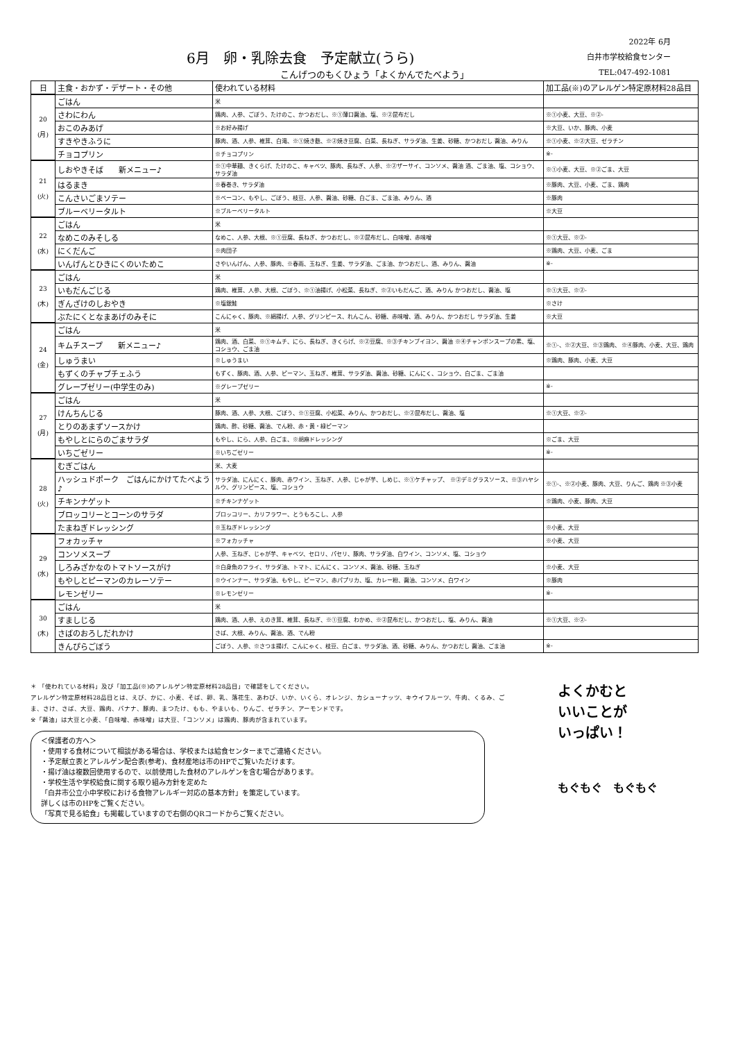6月　卵・乳除去食　予定献立(うら)
こんげつのもくひょう「よくかんでたべよう」
2022年 6月
白井市学校給食センター
TEL:047-492-1081
| 日 | 主食・おかず・デザート・その他 | 使われている材料 | 加工品(※)のアレルゲン特定原材料28品目 |
| --- | --- | --- | --- |
| 20 (月) | ごはん | 米 | |
| | さわにわん | 鶏肉、人参、ごぼう、たけのこ、かつおだし、※①薄口醤油、塩、※②昆布だし | ※①小麦、大豆、※②- |
| | おこのみあげ | ※お好み揚げ | ※大豆、いか、豚肉、小麦 |
| | すきやきふうに | 豚肉、酒、人参、椎茸、白滝、※①焼き麩、※②焼き豆腐、白菜、長ねぎ、サラダ油、生姜、砂糖、かつおだし 醤油、みりん | ※①小麦、※②大豆、ゼラチン |
| | チョコプリン | ※チョコプリン | ※- |
| 21 (火) | しおやきそば 新メニュー♪ | ※①中華麺、きくらげ、たけのこ、キャベツ、豚肉、長ねぎ、人参、※②ザーサイ、コンソメ、醤油 酒、ごま油、塩、コショウ、サラダ油 | ※①小麦、大豆、※②ごま、大豆 |
| | はるまき | ※春巻き、サラダ油 | ※豚肉、大豆、小麦、ごま、鶏肉 |
| | こんさいごまソテー | ※ベーコン、もやし、ごぼう、枝豆、人参、醤油、砂糖、白ごま、ごま油、みりん、酒 | ※豚肉 |
| | ブルーベリータルト | ※ブルーベリータルト | ※大豆 |
| 22 (水) | ごはん | 米 | |
| | なめこのみそしる | なめこ、人参、大根、※①豆腐、長ねぎ、かつおだし、※②昆布だし、白味噌、赤味噌 | ※①大豆、※②- |
| | にくだんご | ※肉団子 | ※鶏肉、大豆、小麦、ごま |
| | いんげんとひきにくのいためこ | さやいんげん、人参、豚肉、※春雨、玉ねぎ、生姜、サラダ油、ごま油、かつおだし、酒、みりん、醤油 | ※- |
| 23 (木) | ごはん | 米 | |
| | いもだんごじる | 鶏肉、椎茸、人参、大根、ごぼう、※①油揚げ、小松菜、長ねぎ、※②いもだんご、酒、みりん かつおだし、醤油、塩 | ※①大豆、※②- |
| | ぎんざけのしおやき | ※塩銀鮭 | ※さけ |
| | ぶたにくとなまあげのみそに | こんにゃく、豚肉、※絹揚げ、人参、グリンピース、れんこん、砂糖、赤味噌、酒、みりん、かつおだし サラダ油、生姜 | ※大豆 |
| 24 (金) | ごはん | 米 | |
| | キムチスープ 新メニュー♪ | 鶏肉、酒、白菜、※①キムチ、にら、長ねぎ、きくらげ、※②豆腐、※③チキンブイヨン、醤油 ※④チャンポンスープの素、塩、コショウ、ごま油 | ※①-、※②大豆、※③鶏肉、 ※④豚肉、小麦、大豆、鶏肉 |
| | しゅうまい | ※しゅうまい | ※鶏肉、豚肉、小麦、大豆 |
| | もずくのチャプチェふう | もずく、豚肉、酒、人参、ピーマン、玉ねぎ、椎茸、サラダ油、醤油、砂糖、にんにく、コショウ、白ごま、ごま油 | |
| | グレープゼリー(中学生のみ) | ※グレープゼリー | ※- |
| 27 (月) | ごはん | 米 | |
| | けんちんじる | 豚肉、酒、人参、大根、ごぼう、※①豆腐、小松菜、みりん、かつおだし、※②昆布だし、醤油、塩 | ※①大豆、※②- |
| | とりのあまずソースかけ | 鶏肉、酢、砂糖、醤油、でん粉、赤・黄・緑ピーマン | |
| | もやしとにらのごまサラダ | もやし、にら、人参、白ごま、※胡麻ドレッシング | ※ごま、大豆 |
| | いちごゼリー | ※いちごゼリー | ※- |
| 28 (火) | むぎごはん | 米、大麦 | |
| | ハッシュドポーク ごはんにかけてたべよう♪ | サラダ油、にんにく、豚肉、赤ワイン、玉ねぎ、人参、じゃが芋、しめじ、※①ケチャップ、 ※②デミグラスソース、※③ハヤシルウ、グリンピース、塩、コショウ | ※①-、※②小麦、豚肉、大豆、りんご、鶏肉 ※③小麦 |
| | チキンナゲット | ※チキンナゲット | ※鶏肉、小麦、豚肉、大豆 |
| | ブロッコリーとコーンのサラダ | ブロッコリー、カリフラワー、とうもろこし、人参 | |
| | たまねぎドレッシング | ※玉ねぎドレッシング | ※小麦、大豆 |
| 29 (水) | フォカッチャ | ※フォカッチャ | ※小麦、大豆 |
| | コンソメスープ | 人参、玉ねぎ、じゃが芋、キャベツ、セロリ、パセリ、豚肉、サラダ油、白ワイン、コンソメ、塩、コショウ | |
| | しろみざかなのトマトソースがけ | ※白身魚のフライ、サラダ油、トマト、にんにく、コンソメ、醤油、砂糖、玉ねぎ | ※小麦、大豆 |
| | もやしとピーマンのカレーソテー | ※ウインナー、サラダ油、もやし、ピーマン、赤パプリカ、塩、カレー粉、醤油、コンソメ、白ワイン | ※豚肉 |
| | レモンゼリー | ※レモンゼリー | ※- |
| 30 (木) | ごはん | 米 | |
| | すましじる | 鶏肉、酒、人参、えのき茸、椎茸、長ねぎ、※①豆腐、わかめ、※②昆布だし、かつおだし、塩、みりん、醤油 | ※①大豆、※②- |
| | さばのおろしだれかけ | さば、大根、みりん、醤油、酒、でん粉 | |
| | きんぴらごぼう | ごぼう、人参、※さつま揚げ、こんにゃく、枝豆、白ごま、サラダ油、酒、砂糖、みりん、かつおだし 醤油、ごま油 | ※- |
＊ 「使われている材料」及び「加工品(※)のアレルゲン特定原材料28品目」で確認をしてください。
アレルゲン特定原材料28品目とは、えび、かに、小麦、そば、卵、乳、落花生、あわび、いか、いくら、オレンジ、カシューナッツ、キウイフルーツ、牛肉、くるみ、ごま、さけ、さば、大豆、鶏肉、バナナ、豚肉、まつたけ、もも、やまいも、りんご、ゼラチン、アーモンドです。
※「醤油」は大豆と小麦、「白味噌、赤味噌」は大豆、「コンソメ」は鶏肉、豚肉が含まれています。
＜保護者の方へ＞
・使用する食材について相談がある場合は、学校または給食センターまでご連絡ください。
・予定献立表とアレルゲン配合表(参考)、食材産地は市のHPでご覧いただけます。
・揚げ油は複数回使用するので、以前使用した食材のアレルゲンを含む場合があります。
・学校生活や学校給食に関する取り組み方針を定めた
「白井市公立小中学校における食物アレルギー対応の基本方針」を策定しています。
詳しくは市のHPをご覧ください。
「写真で見る給食」も掲載していますので右側のQRコードからご覧ください。
よくかむと
いいことが
いっぱい！
もぐもぐ　もぐもぐ